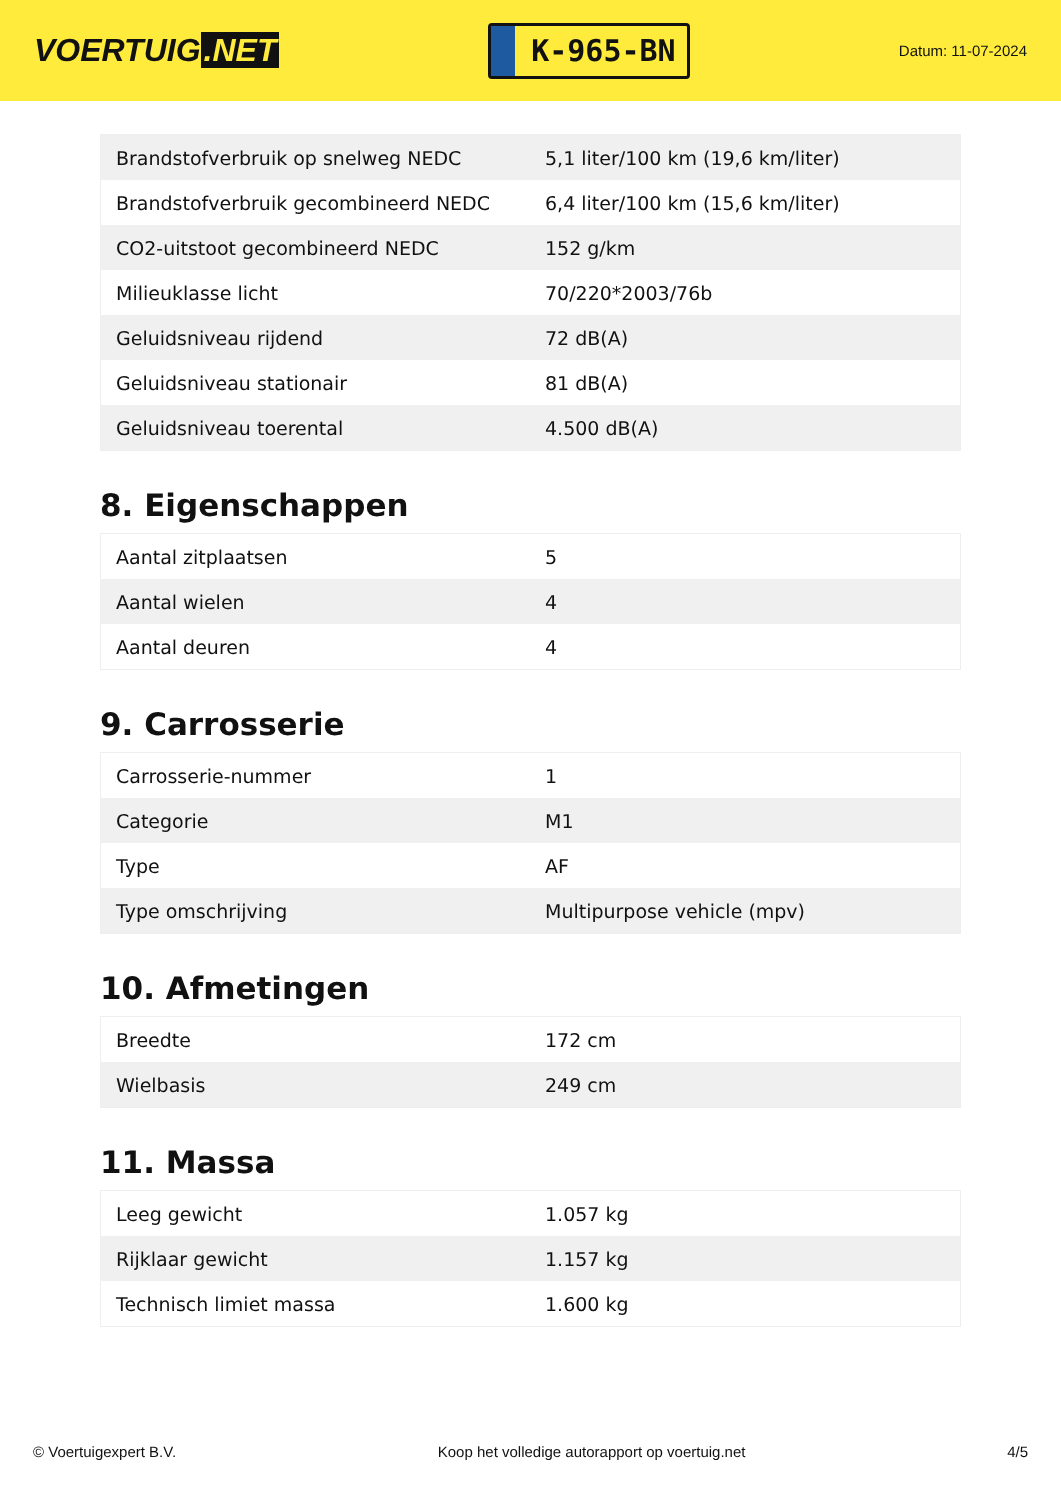VOERTUIG.NET
K-965-BN
Datum: 11-07-2024
| Brandstofverbruik op snelweg NEDC | 5,1 liter/100 km (19,6 km/liter) |
| Brandstofverbruik gecombineerd NEDC | 6,4 liter/100 km (15,6 km/liter) |
| CO2-uitstoot gecombineerd NEDC | 152 g/km |
| Milieuklasse licht | 70/220*2003/76b |
| Geluidsniveau rijdend | 72 dB(A) |
| Geluidsniveau stationair | 81 dB(A) |
| Geluidsniveau toerental | 4.500 dB(A) |
8. Eigenschappen
| Aantal zitplaatsen | 5 |
| Aantal wielen | 4 |
| Aantal deuren | 4 |
9. Carrosserie
| Carrosserie-nummer | 1 |
| Categorie | M1 |
| Type | AF |
| Type omschrijving | Multipurpose vehicle (mpv) |
10. Afmetingen
| Breedte | 172 cm |
| Wielbasis | 249 cm |
11. Massa
| Leeg gewicht | 1.057 kg |
| Rijklaar gewicht | 1.157 kg |
| Technisch limiet massa | 1.600 kg |
© Voertuigexpert B.V. Koop het volledige autorapport op voertuig.net 4/5